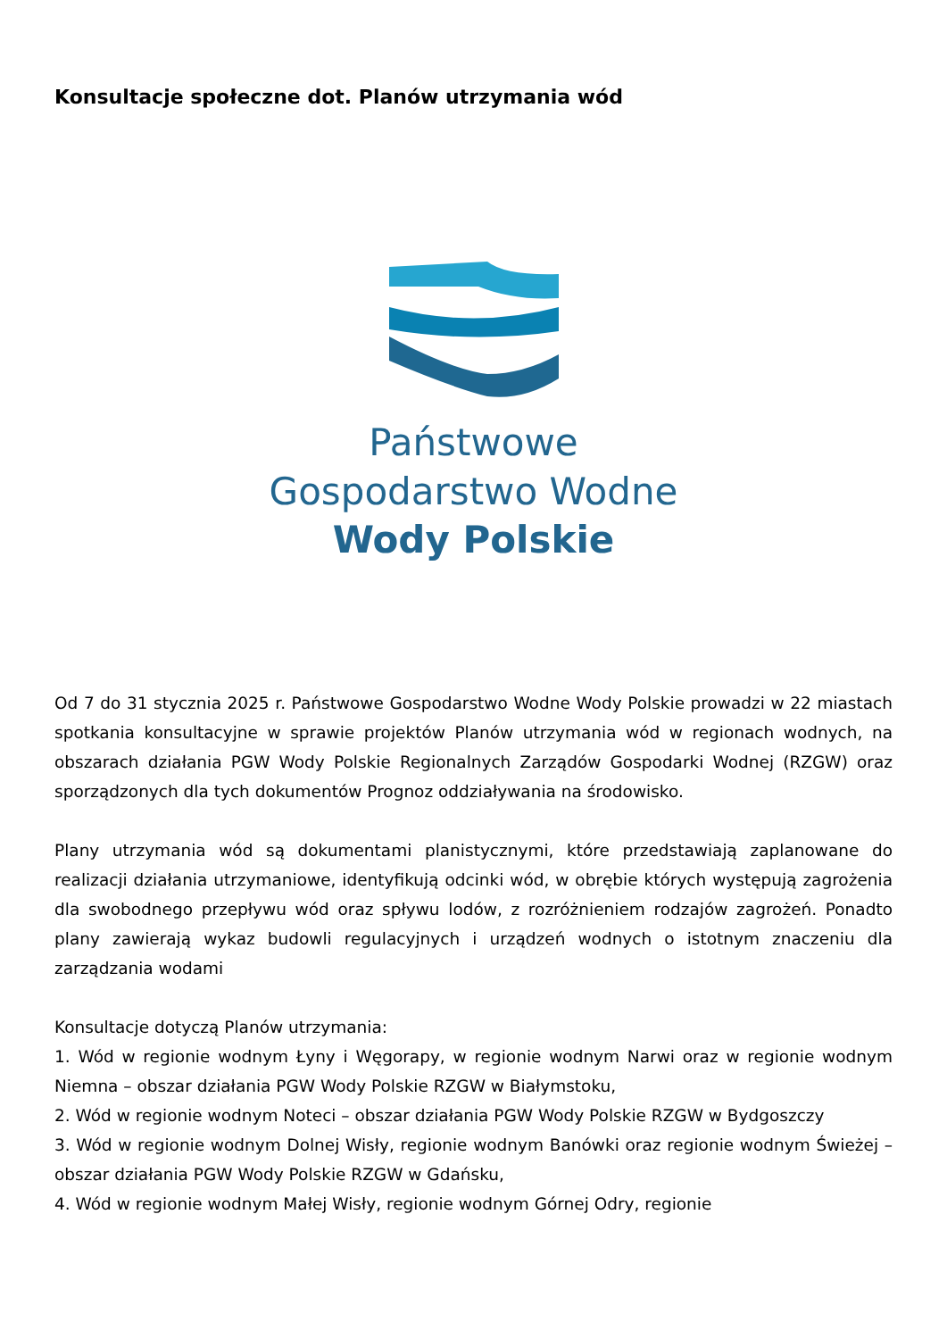Konsultacje społeczne dot. Planów utrzymania wód
Państwowe
Gospodarstwo Wodne
Wody Polskie
Od 7 do 31 stycznia 2025 r. Państwowe Gospodarstwo Wodne Wody Polskie prowadzi w 22 miastach spotkania konsultacyjne w sprawie projektów Planów utrzymania wód w regionach wodnych, na obszarach działania PGW Wody Polskie Regionalnych Zarządów Gospodarki Wodnej (RZGW) oraz sporządzonych dla tych dokumentów Prognoz oddziaływania na środowisko.
Plany utrzymania wód są dokumentami planistycznymi, które przedstawiają zaplanowane do realizacji działania utrzymaniowe, identyfikują odcinki wód, w obrębie których występują zagrożenia dla swobodnego przepływu wód oraz spływu lodów, z rozróżnieniem rodzajów zagrożeń. Ponadto plany zawierają wykaz budowli regulacyjnych i urządzeń wodnych o istotnym znaczeniu dla zarządzania wodami
Konsultacje dotyczą Planów utrzymania:
1. Wód w regionie wodnym Łyny i Węgorapy, w regionie wodnym Narwi oraz w regionie wodnym Niemna – obszar działania PGW Wody Polskie RZGW w Białymstoku,
2. Wód w regionie wodnym Noteci – obszar działania PGW Wody Polskie RZGW w Bydgoszczy
3. Wód w regionie wodnym Dolnej Wisły, regionie wodnym Banówki oraz regionie wodnym Świeżej – obszar działania PGW Wody Polskie RZGW w Gdańsku,
4. Wód w regionie wodnym Małej Wisły, regionie wodnym Górnej Odry, regionie